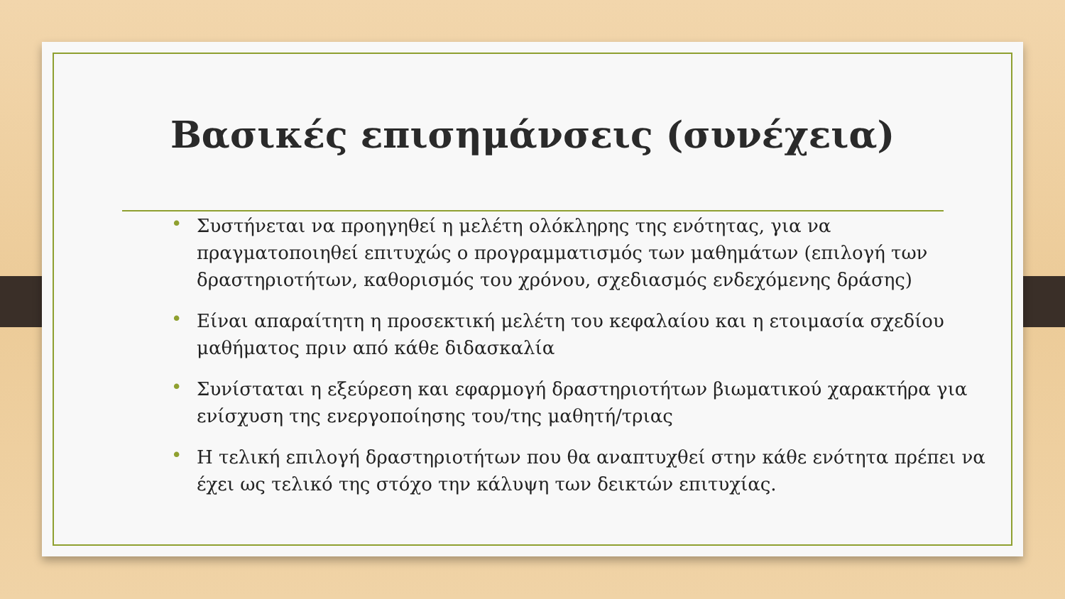Βασικές επισημάνσεις (συνέχεια)
• Συστήνεται να προηγηθεί η μελέτη ολόκληρης της ενότητας, για να πραγματοποιηθεί επιτυχώς ο προγραμματισμός των μαθημάτων (επιλογή των δραστηριοτήτων, καθορισμός του χρόνου, σχεδιασμός ενδεχόμενης δράσης)
• Είναι απαραίτητη η προσεκτική μελέτη του κεφαλαίου και η ετοιμασία σχεδίου μαθήματος πριν από κάθε διδασκαλία
• Συνίσταται η εξεύρεση και εφαρμογή δραστηριοτήτων βιωματικού χαρακτήρα για ενίσχυση της ενεργοποίησης του/της μαθητή/τριας
• Η τελική επιλογή δραστηριοτήτων που θα αναπτυχθεί στην κάθε ενότητα πρέπει να έχει ως τελικό της στόχο την κάλυψη των δεικτών επιτυχίας.